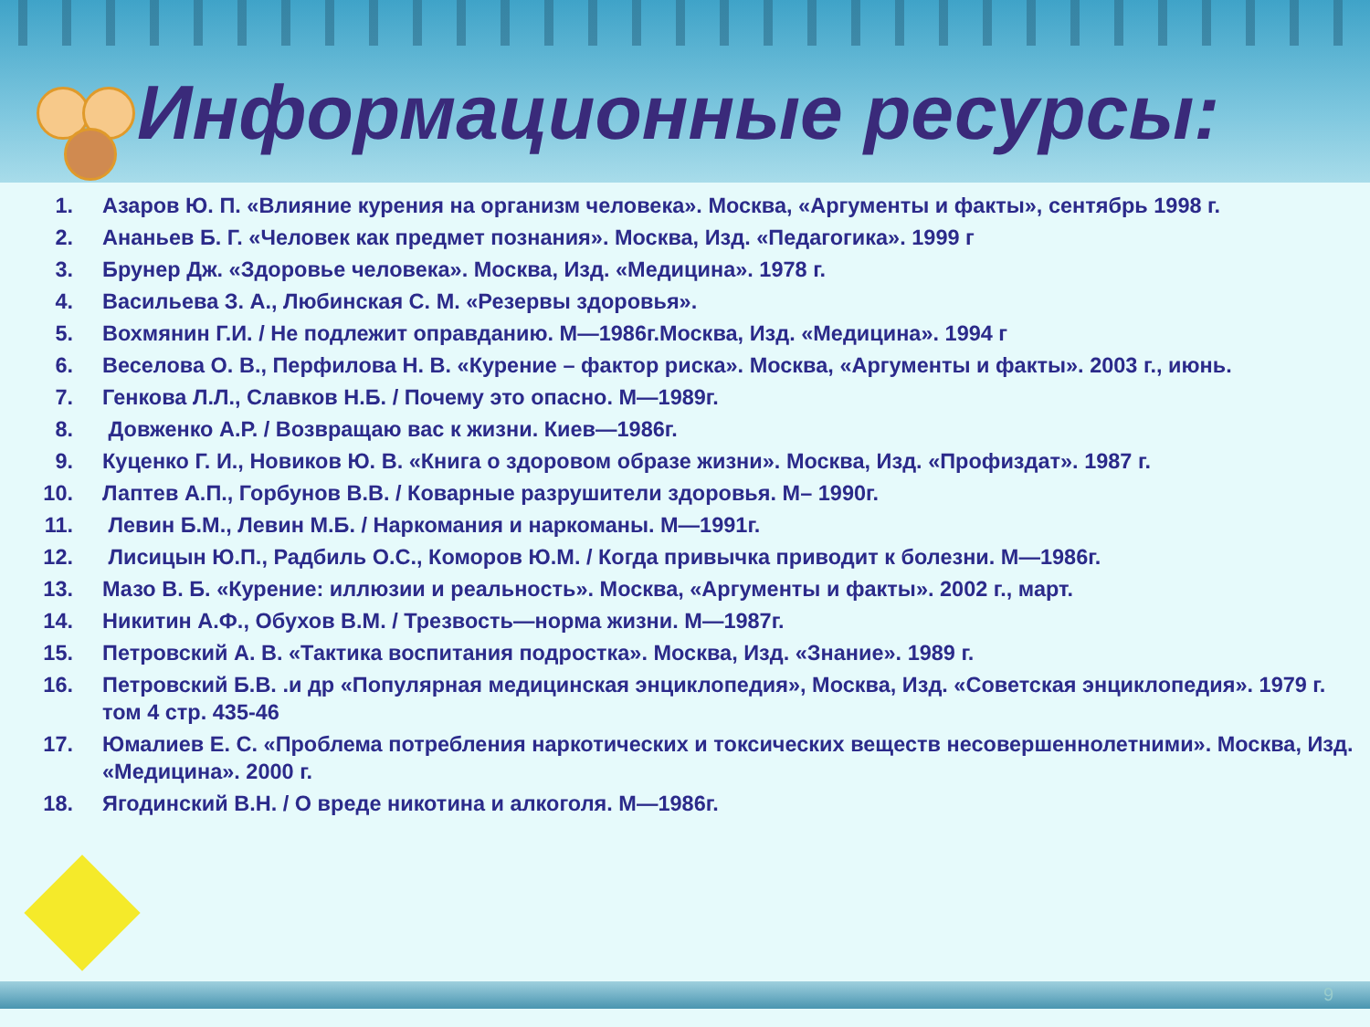Информационные ресурсы:
1. Азаров Ю. П. «Влияние курения на организм человека». Москва, «Аргументы и факты», сентябрь 1998 г.
2. Ананьев Б. Г. «Человек как предмет познания». Москва, Изд. «Педагогика». 1999 г
3. Брунер Дж. «Здоровье человека». Москва, Изд. «Медицина». 1978 г.
4. Васильева З. А., Любинская С. М. «Резервы здоровья».
5. Вохмянин Г.И. / Не подлежит оправданию. М—1986г.Москва, Изд. «Медицина». 1994 г
6. Веселова О. В., Перфилова Н. В. «Курение – фактор риска». Москва, «Аргументы и факты». 2003 г., июнь.
7. Генкова Л.Л., Славков Н.Б. / Почему это опасно. М—1989г.
8. Довженко А.Р. / Возвращаю вас к жизни. Киев—1986г.
9. Куценко Г. И., Новиков Ю. В. «Книга о здоровом образе жизни». Москва, Изд. «Профиздат». 1987 г.
10. Лаптев А.П., Горбунов В.В. / Коварные разрушители здоровья. М– 1990г.
11. Левин Б.М., Левин М.Б. / Наркомания и наркоманы. М—1991г.
12. Лисицын Ю.П., Радбиль О.С., Коморов Ю.М. / Когда привычка приводит к болезни. М—1986г.
13. Мазо В. Б. «Курение: иллюзии и реальность». Москва, «Аргументы и факты». 2002 г., март.
14. Никитин А.Ф., Обухов В.М. / Трезвость—норма жизни. М—1987г.
15. Петровский А. В. «Тактика воспитания подростка». Москва, Изд. «Знание». 1989 г.
16. Петровский Б.В. .и др «Популярная медицинская энциклопедия», Москва, Изд. «Советская энциклопедия». 1979 г. том 4 стр. 435-46
17. Юмалиев Е. С. «Проблема потребления наркотических и токсических веществ несовершеннолетними». Москва, Изд. «Медицина». 2000 г.
18. Ягодинский В.Н. / О вреде никотина и алкоголя. М—1986г.
9